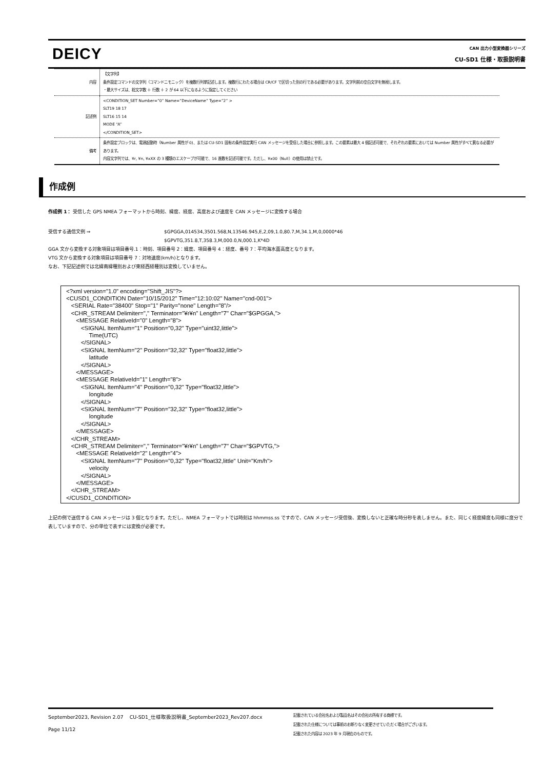DEICY
CAN 出力小型変換器シリーズ
CU-SD1 仕様・取扱説明書
| 内容 | 【文字列】 条件設定コマンドの文字列（コマンドニモニック）を複数行列挙記述します。複数行にわたる場合は CR/CF で区切った別の行である必要があります。文字列前の空白文字を無視します。 ・最大サイズは、総文字数 ＋ 行数 ＋ 2 が 64 以下になるように指定してください |
| 記述例 | <CONDITION_SET Number=”0” Name=”DeviceName” Type=”2” > SLT19 18 17 SLT16 15 14 MODE “A” </CONDITION_SET> |
| 備考 | 条件設定ブロックは、電源起動時（Number 属性が 0)、または CU-SD1 固有の条件設定実行 CAN メッセージを受信した場合に参照します。この要素は最大 4 個記述可能で、それぞれの要素においては Number 属性がすべて異なる必要があります。 内容文字列では、¥r, ¥n, ¥xXX の 3 種類のエスケープが可能で、16 進数を記述可能です。ただし、¥x00（Null）の使用は禁止です。 |
作成例
作成例 1： 受信した GPS NMEA フォーマットから時刻、緯度、経度、高度および速度を CAN メッセージに変換する場合
受信する通信文例 ⇒ $GPGGA,014534,3501.568,N,13546.945,E,2,09,1.0,80.7,M,34.1,M,0,0000*46
$GPVTG,351.8,T,358.3,M,000.0,N,000.1,K*4D
GGA 文から変換する対象項目は項目番号.1：時刻、項目番号 2：緯度、項目番号 4：経度、番号 7：平均海水面高度となります。
VTG 文から変換する対象項目は項目番号 7：対地速度(km/h)となります。
なお、下記記述例では北緯南緯種別および東経西経種別は変換していません。
<?xml version="1.0" encoding="Shift_JIS"?> <CUSD1_CONDITION Date="10/15/2012" Time="12:10:02" Name="cnd-001"> <SERIAL Rate="38400" Stop="1" Parity="none" Length="8"/> <CHR_STREAM Delimiter="," Terminator="¥r¥n" Length="7" Char="$GPGGA,"> <MESSAGE RelativeId="0" Length="8"> <SIGNAL ItemNum="1" Position="0,32" Type="uint32,little"> Time(UTC) </SIGNAL> <SIGNAL ItemNum="2" Position="32,32" Type="float32,little"> latitude </SIGNAL> </MESSAGE> <MESSAGE RelativeId="1" Length="8"> <SIGNAL ItemNum="4" Position="0,32" Type="float32,little"> longitude </SIGNAL> <SIGNAL ItemNum="7" Position="32,32" Type="float32,little"> longitude </SIGNAL> </MESSAGE> </CHR_STREAM> <CHR_STREAM Delimiter="," Terminator="¥r¥n" Length="7" Char="$GPVTG,"> <MESSAGE RelativeId="2" Length="4"> <SIGNAL ItemNum="7" Position="0,32" Type="float32,little" Unit="Km/h"> velocity </SIGNAL> </MESSAGE> </CHR_STREAM> </CUSD1_CONDITION>
上記の例で送信する CAN メッセージは 3 個となります。ただし、NMEA フォーマットでは時刻は hhmmss.ss ですので、CAN メッセージ受信後、変換しないと正確な時分秒を表しません。また、同じく経度緯度も同様に度分で表していますので、分の単位で表すには変換が必要です。
September2023, Revision 2.07 CU-SD1_仕様取扱説明書_September2023_Rev207.docx
Page 11/12
記載されている会社名および製品名はその会社の所有する商標です。
記載された仕様については事前のお断りなく変更させていただく場合がございます。
記載された内容は 2023 年 9 月現在のものです。